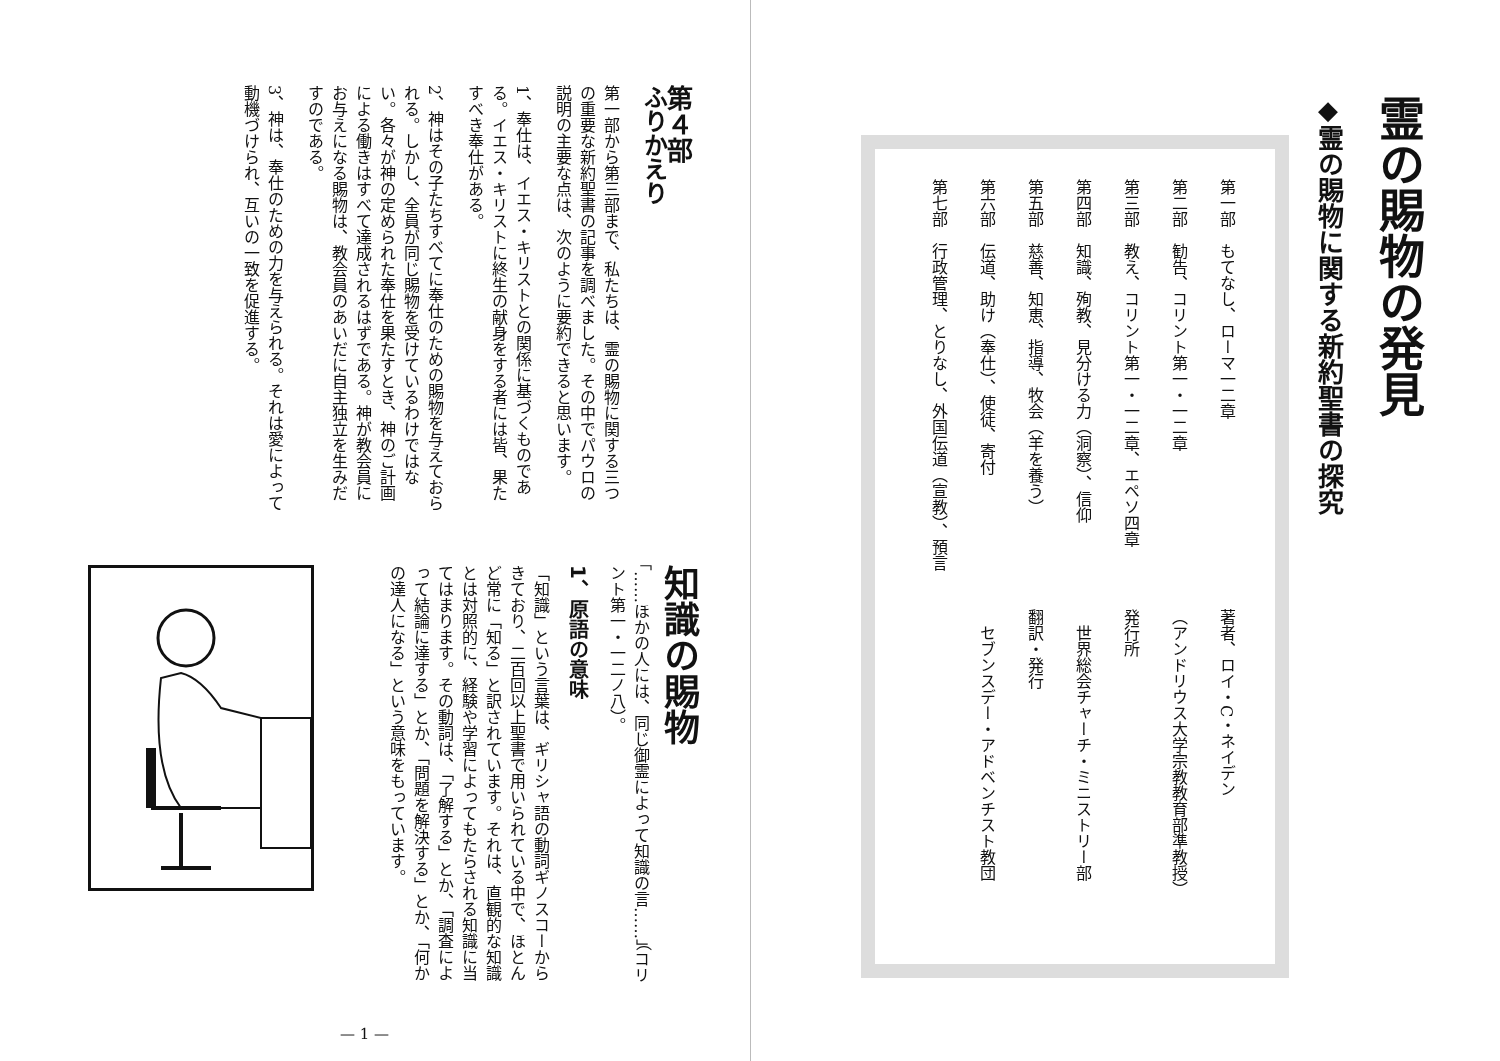霊の賜物の発見
◆霊の賜物に関する新約聖書の探究
第一部　もてなし、ローマ一二章
第二部　勧告、コリント第一・一二章
第三部　教え、コリント第一・一二章、エペソ四章
第四部　知識、殉教、見分ける力（洞察）、信仰
第五部　慈善、知恵、指導、牧会（羊を養う）
第六部　伝道、助け（奉仕）、使徒、寄付
第七部　行政管理、とりなし、外国伝道（宣教）、預言
著者、ロイ・C・ネイデン
（アンドリウス大学宗教教育部準教授）
発行所
　世界総会チャーチ・ミニストリー部
翻訳・発行
　セブンスデー・アドベンチスト教団
第４部
ふりかえり
第一部から第三部まで、私たちは、霊の賜物に関する三つの重要な新約聖書の記事を調べました。その中でパウロの説明の主要な点は、次のように要約できると思います。
1、奉仕は、イエス・キリストとの関係に基づくものである。イエス・キリストに終生の献身をする者には皆、果たすべき奉仕がある。
2、神はその子たちすべてに奉仕のための賜物を与えておられる。しかし、全員が同じ賜物を受けているわけではない。各々が神の定められた奉仕を果たすとき、神のご計画による働きはすべて達成されるはずである。神が教会員にお与えになる賜物は、教会員のあいだに自主独立を生みだすのである。
3、神は、奉仕のための力を与えられる。それは愛によって動機づけられ、互いの一致を促進する。
知識の賜物
「……ほかの人には、同じ御霊によって知識の言……」（コリント第一・一二ノ八）。
1、原語の意味
「知識」という言葉は、ギリシャ語の動詞ギノスコーからきており、二百回以上聖書で用いられている中で、ほとんど常に「知る」と訳されています。それは、直観的な知識とは対照的に、経験や学習によってもたらされる知識に当てはまります。その動詞は、「了解する」とか、「調査によって結論に達する」とか、「問題を解決する」とか、「何かの達人になる」という意味をもっています。
— 1 —